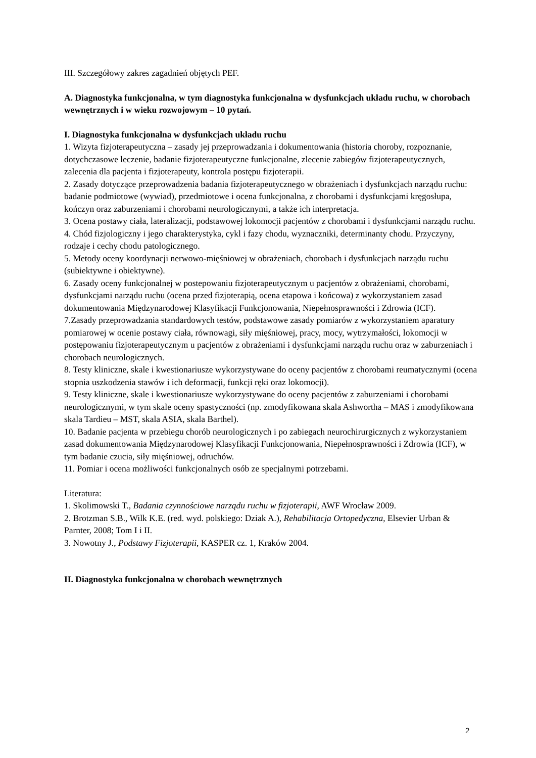III. Szczegółowy zakres zagadnień objętych PEF.
A. Diagnostyka funkcjonalna, w tym diagnostyka funkcjonalna w dysfunkcjach układu ruchu, w chorobach wewnętrznych i w wieku rozwojowym – 10 pytań.
I. Diagnostyka funkcjonalna w dysfunkcjach układu ruchu
1. Wizyta fizjoterapeutyczna – zasady jej przeprowadzania i dokumentowania (historia choroby, rozpoznanie, dotychczasowe leczenie, badanie fizjoterapeutyczne funkcjonalne, zlecenie zabiegów fizjoterapeutycznych, zalecenia dla pacjenta i fizjoterapeuty, kontrola postępu fizjoterapii.
2. Zasady dotyczące przeprowadzenia badania fizjoterapeutycznego w obrażeniach i dysfunkcjach narządu ruchu: badanie podmiotowe (wywiad), przedmiotowe i ocena funkcjonalna, z chorobami i dysfunkcjami kręgosłupa, kończyn oraz zaburzeniami i chorobami neurologicznymi, a także ich interpretacja.
3. Ocena postawy ciała, lateralizacji, podstawowej lokomocji pacjentów z chorobami i dysfunkcjami narządu ruchu.
4. Chód fizjologiczny i jego charakterystyka, cykl i fazy chodu, wyznaczniki, determinanty chodu. Przyczyny, rodzaje i cechy chodu patologicznego.
5. Metody oceny koordynacji nerwowo-mięśniowej w obrażeniach, chorobach i dysfunkcjach narządu ruchu (subiektywne i obiektywne).
6. Zasady oceny funkcjonalnej w postepowaniu fizjoterapeutycznym u pacjentów z obrażeniami, chorobami, dysfunkcjami narządu ruchu (ocena przed fizjoterapią, ocena etapowa i końcowa) z wykorzystaniem zasad dokumentowania Międzynarodowej Klasyfikacji Funkcjonowania, Niepełnosprawności i Zdrowia (ICF).
7.Zasady przeprowadzania standardowych testów, podstawowe zasady pomiarów z wykorzystaniem aparatury pomiarowej w ocenie postawy ciała, równowagi, siły mięśniowej, pracy, mocy, wytrzymałości, lokomocji w postępowaniu fizjoterapeutycznym u pacjentów z obrażeniami i dysfunkcjami narządu ruchu oraz w zaburzeniach i chorobach neurologicznych.
8. Testy kliniczne, skale i kwestionariusze wykorzystywane do oceny pacjentów z chorobami reumatycznymi (ocena stopnia uszkodzenia stawów i ich deformacji, funkcji ręki oraz lokomocji).
9. Testy kliniczne, skale i kwestionariusze wykorzystywane do oceny pacjentów z zaburzeniami i chorobami neurologicznymi, w tym skale oceny spastyczności (np. zmodyfikowana skala Ashwortha – MAS i zmodyfikowana skala Tardieu – MST, skala ASIA, skala Barthel).
10. Badanie pacjenta w przebiegu chorób neurologicznych i po zabiegach neurochirurgicznych z wykorzystaniem zasad dokumentowania Międzynarodowej Klasyfikacji Funkcjonowania, Niepełnosprawności i Zdrowia (ICF), w tym badanie czucia, siły mięśniowej, odruchów.
11. Pomiar i ocena możliwości funkcjonalnych osób ze specjalnymi potrzebami.
Literatura:
1. Skolimowski T., Badania czynnościowe narządu ruchu w fizjoterapii, AWF Wrocław 2009.
2. Brotzman S.B., Wilk K.E. (red. wyd. polskiego: Dziak A.), Rehabilitacja Ortopedyczna, Elsevier Urban & Parnter, 2008; Tom I i II.
3. Nowotny J., Podstawy Fizjoterapii, KASPER cz. 1, Kraków 2004.
II. Diagnostyka funkcjonalna w chorobach wewnętrznych
2